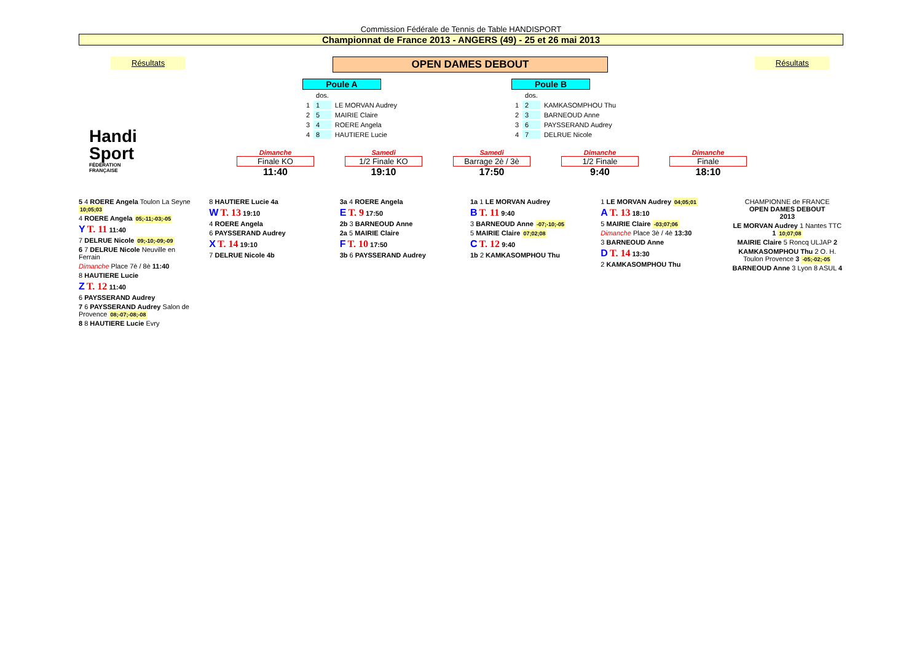Commission Fédérale de Tennis de Table HANDISPORT
Championnat de France 2013 - ANGERS (49) - 25 et 26 mai 2013
Résultats OPEN DAMES DEBOUT Résultats
Poule A
| | dos. | |
| 1 | 1 | LE MORVAN Audrey |
| 2 | 5 | MAIRIE Claire |
| 3 | 4 | ROERE Angela |
| 4 | 8 | HAUTIERE Lucie |
Poule B
| | dos. | |
| 1 | 2 | KAMKASOMPHOU Thu |
| 2 | 3 | BARNEOUD Anne |
| 3 | 6 | PAYSSERAND Audrey |
| 4 | 7 | DELRUE Nicole |
Handi
Sport
FÉDÉRATION FRANÇAISE
Dimanche
Finale KO
11:40
Samedi
1/2 Finale KO
19:10
Samedi
Barrage 2è / 3è
17:50
Dimanche
1/2 Finale
9:40
Dimanche
Finale
18:10
5 4 ROERE Angela Toulon La Seyne 10;05;03
4 ROERE Angela 05;-11;-03;-05
Y T. 11 11:40
7 DELRUE Nicole 09;-10;-09;-09
6 7 DELRUE Nicole Neuville en Ferrain
Dimanche Place 7è / 8è 11:40
8 HAUTIERE Lucie
Z T. 12 11:40
6 PAYSSERAND Audrey
7 6 PAYSSERAND Audrey Salon de Provence 08;-07;-08;-08
8 8 HAUTIERE Lucie Evry
8 HAUTIERE Lucie 4a
W T. 13 19:10
4 ROERE Angela
6 PAYSSERAND Audrey
X T. 14 19:10
7 DELRUE Nicole 4b
3a 4 ROERE Angela
E T. 9 17:50
2b 3 BARNEOUD Anne
2a 5 MAIRIE Claire
F T. 10 17:50
3b 6 PAYSSERAND Audrey
1a 1 LE MORVAN Audrey
B T. 11 9:40
3 BARNEOUD Anne -07;-10;-05
5 MAIRIE Claire 07;02;08
C T. 12 9:40
1b 2 KAMKASOMPHOU Thu
1 LE MORVAN Audrey 04;05;01
A T. 13 18:10
5 MAIRIE Claire -03;07;06
Dimanche Place 3è / 4è 13:30
3 BARNEOUD Anne
D T. 14 13:30
2 KAMKASOMPHOU Thu
CHAMPIONNE de FRANCE
OPEN DAMES DEBOUT
2013
LE MORVAN Audrey 1 Nantes TTC 1 10;07;08
MAIRIE Claire 5 Roncq ULJAP 2
KAMKASOMPHOU Thu 2 O. H. Toulon Provence 3 -05;-02;-05
BARNEOUD Anne 3 Lyon 8 ASUL 4